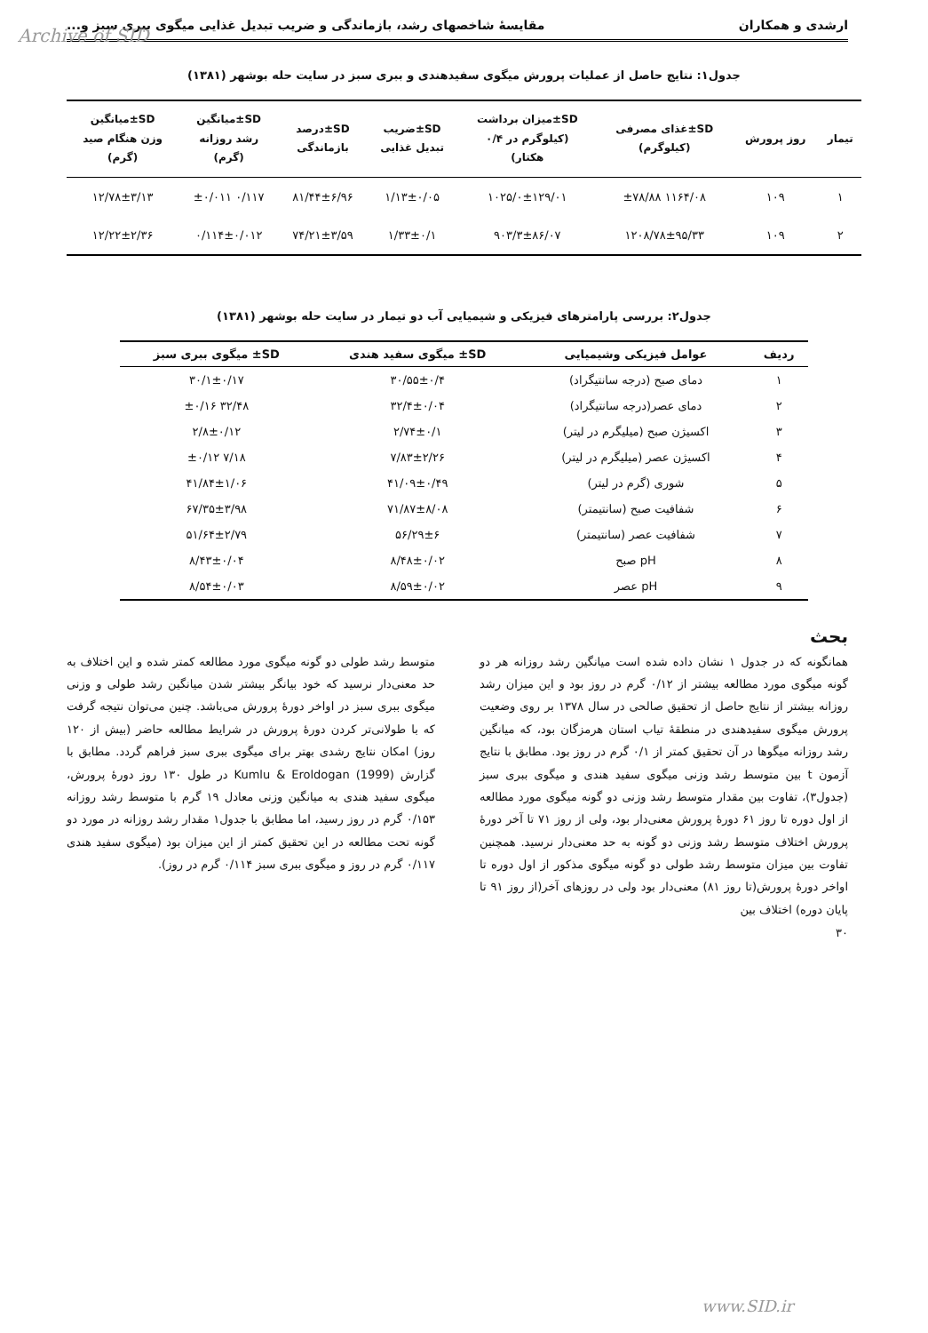Archive of SID
ارشدی و همکاران مقایسهٔ شاخصهای رشد، بازماندگی و ضریب تبدیل غذایی میگوی ببری سبز و...
جدول۱: نتایج حاصل از عملیات پرورش میگوی سفیدهندی و ببری سبز در سایت حله بوشهر (۱۳۸۱)
| تیمار | روز پرورش | SD±غذای مصرفی (کیلوگرم) | SD±میزان برداشت (کیلوگرم در ۰/۴ هکتار) | SD±ضریب تبدیل غذایی | SD±درصد بازماندگی | SD±میانگین رشد روزانه (گرم) | SD±میانگین وزن هنگام صید (گرم) |
| --- | --- | --- | --- | --- | --- | --- | --- |
| ۱ | ۱۰۹ | ۱۱۶۴/۰۸ ±۷۸/۸۸ | ۱۰۲۵/۰±۱۲۹/۰۱ | ۱/۱۳±۰/۰۵ | ۸۱/۴۴±۶/۹۶ | ۰/۱۱۷ ±۰/۰۱۱ | ۱۲/۷۸±۳/۱۳ |
| ۲ | ۱۰۹ | ۱۲۰۸/۷۸±۹۵/۳۳ | ۹۰۳/۳±۸۶/۰۷ | ۱/۳۳±۰/۱ | ۷۴/۲۱±۳/۵۹ | ۰/۱۱۴±۰/۰۱۲ | ۱۲/۲۲±۲/۳۶ |
جدول۲: بررسی پارامترهای فیزیکی و شیمیایی آب دو تیمار در سایت حله بوشهر (۱۳۸۱)
| ردیف | عوامل فیزیکی وشیمیایی | SD± میگوی سفید هندی | SD± میگوی ببری سبز |
| --- | --- | --- | --- |
| ۱ | دمای صبح (درجه سانتیگراد) | ۳۰/۵۵±۰/۴ | ۳۰/۱±۰/۱۷ |
| ۲ | دمای عصر(درجه سانتیگراد) | ۳۲/۴±۰/۰۴ | ۳۲/۴۸ ±۰/۱۶ |
| ۳ | اکسیژن صبح (میلیگرم در لیتر) | ۲/۷۴±۰/۱ | ۲/۸±۰/۱۲ |
| ۴ | اکسیژن عصر (میلیگرم در لیتر) | ۷/۸۳±۲/۲۶ | ۷/۱۸ ±۰/۱۲ |
| ۵ | شوری (گرم در لیتر) | ۴۱/۰۹±۰/۴۹ | ۴۱/۸۴±۱/۰۶ |
| ۶ | شفافیت صبح (سانتیمتر) | ۷۱/۸۷±۸/۰۸ | ۶۷/۳۵±۳/۹۸ |
| ۷ | شفافیت عصر (سانتیمتر) | ۵۶/۲۹±۶ | ۵۱/۶۴±۲/۷۹ |
| ۸ | pH صبح | ۸/۴۸±۰/۰۲ | ۸/۴۳±۰/۰۴ |
| ۹ | pH عصر | ۸/۵۹±۰/۰۲ | ۸/۵۴±۰/۰۳ |
بحث
همانگونه که در جدول ۱ نشان داده شده است میانگین رشد روزانه هر دو گونه میگوی مورد مطالعه بیشتر از ۰/۱۲ گرم در روز بود و این میزان رشد روزانه بیشتر از نتایج حاصل از تحقیق صالحی در سال ۱۳۷۸ بر روی وضعیت پرورش میگوی سفیدهندی در منطقهٔ تیاب استان هرمزگان بود، که میانگین رشد روزانه میگوها در آن تحقیق کمتر از ۰/۱ گرم در روز بود. مطابق با نتایج آزمون t بین متوسط رشد وزنی میگوی سفید هندی و میگوی ببری سبز (جدول۳)، تفاوت بین مقدار متوسط رشد وزنی دو گونه میگوی مورد مطالعه از اول دوره تا روز ۶۱ دورهٔ پرورش معنی‌دار بود، ولی از روز ۷۱ تا آخر دورهٔ پرورش اختلاف متوسط رشد وزنی دو گونه به حد معنی‌دار نرسید. همچنین تفاوت بین میزان متوسط رشد طولی دو گونه میگوی مذکور از اول دوره تا اواخر دورهٔ پرورش(تا روز ۸۱) معنی‌دار بود ولی در روزهای آخر(از روز ۹۱ تا پایان دوره) اختلاف بین
متوسط رشد طولی دو گونه میگوی مورد مطالعه کمتر شده و این اختلاف به حد معنی‌دار نرسید که خود بیانگر بیشتر شدن میانگین رشد طولی و وزنی میگوی ببری سبز در اواخر دورهٔ پرورش می‌باشد. چنین می‌توان نتیجه گرفت که با طولانی‌تر کردن دورهٔ پرورش در شرایط مطالعه حاضر (بیش از ۱۲۰ روز) امکان نتایج رشدی بهتر برای میگوی ببری سبز فراهم گردد. مطابق با گزارش Kumlu & Eroldogan (1999) در طول ۱۳۰ روز دورهٔ پرورش، میگوی سفید هندی به میانگین وزنی معادل ۱۹ گرم با متوسط رشد روزانه ۰/۱۵۳ گرم در روز رسید، اما مطابق با جدول۱ مقدار رشد روزانه در مورد دو گونه تحت مطالعه در این تحقیق کمتر از این میزان بود (میگوی سفید هندی ۰/۱۱۷ گرم در روز و میگوی ببری سبز ۰/۱۱۴ گرم در روز).
۳۰
www.SID.ir